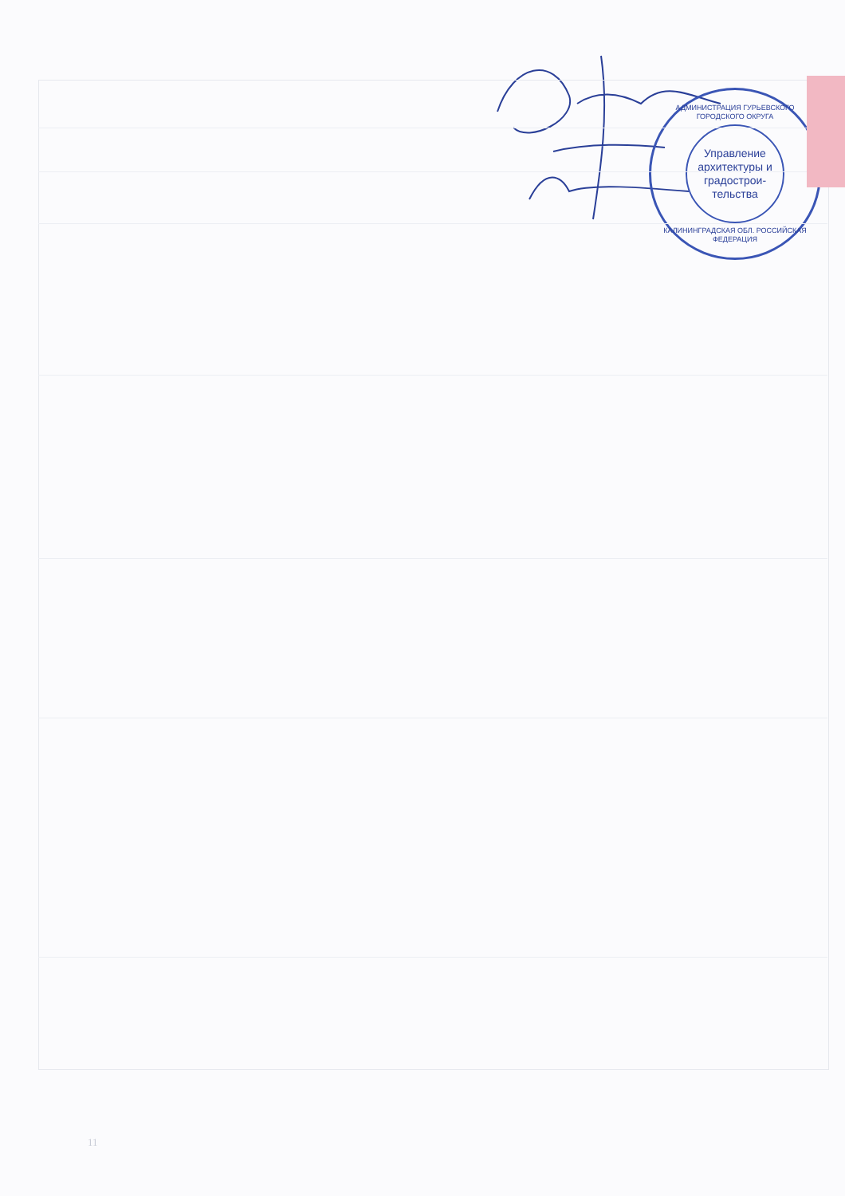АДМИНИСТРАЦИЯ ГУРЬЕВСКОГО ГОРОДСКОГО ОКРУГА
Управление архитектуры и градострои-тельства
КАЛИНИНГРАДСКАЯ ОБЛ. РОССИЙСКАЯ ФЕДЕРАЦИЯ
11